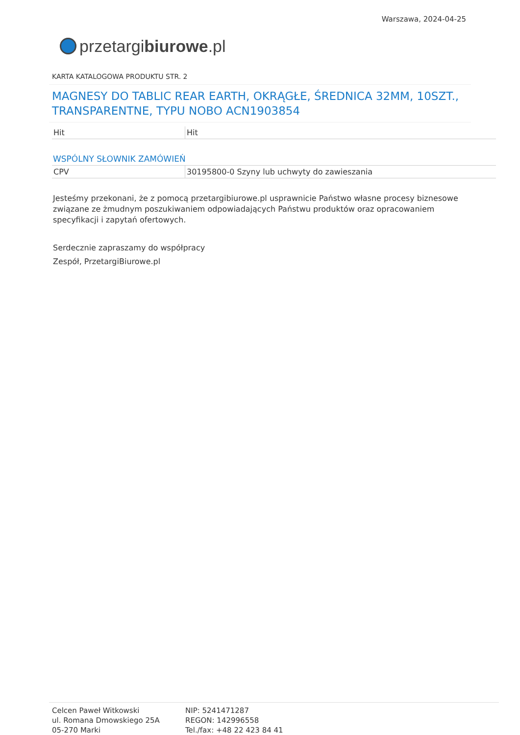przetargi biurowe.pl
Warszawa, 2024-04-25
KARTA KATALOGOWA PRODUKTU STR. 2
MAGNESY DO TABLIC REAR EARTH, OKRĄGŁE, ŚREDNICA 32MM, 10SZT., TRANSPARENTNE, TYPU NOBO ACN1903854
| Hit | Hit |
WSPÓLNY SŁOWNIK ZAMÓWIEŃ
| CPV | 30195800-0 Szyny lub uchwyty do zawieszania |
Jesteśmy przekonani, że z pomocą przetargibiurowe.pl usprawnicie Państwo własne procesy biznesowe związane ze żmudnym poszukiwaniem odpowiadających Państwu produktów oraz opracowaniem specyfikacji i zapytań ofertowych.
Serdecznie zapraszamy do współpracy
Zespół, PrzetargiBiurowe.pl
Celcen Paweł Witkowski
ul. Romana Dmowskiego 25A
05-270 Marki
NIP: 5241471287
REGON: 142996558
Tel./fax: +48 22 423 84 41